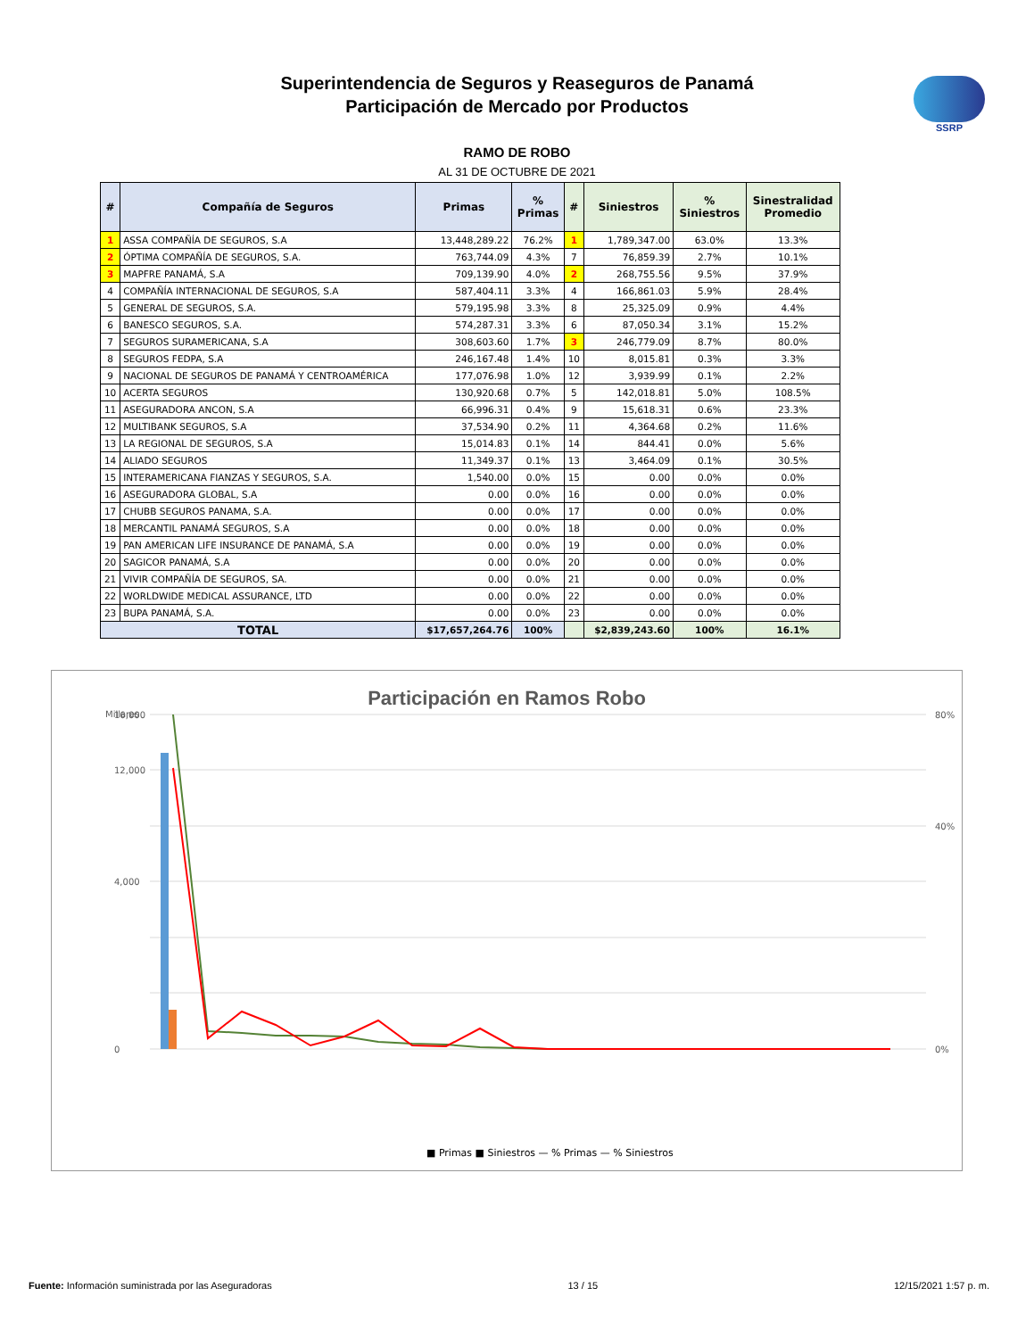SSRP
Superintendencia de Seguros y Reaseguros de Panamá
Participación de Mercado por Productos
RAMO DE ROBO
AL 31 DE OCTUBRE DE 2021
| # | Compañía de Seguros | Primas | % Primas | # | Siniestros | % Siniestros | Sinestralidad Promedio |
| --- | --- | --- | --- | --- | --- | --- | --- |
| 1 | ASSA COMPAÑÍA DE SEGUROS, S.A | 13,448,289.22 | 76.2% | 1 | 1,789,347.00 | 63.0% | 13.3% |
| 2 | ÓPTIMA COMPAÑÍA DE SEGUROS, S.A. | 763,744.09 | 4.3% | 7 | 76,859.39 | 2.7% | 10.1% |
| 3 | MAPFRE PANAMÁ, S.A | 709,139.90 | 4.0% | 2 | 268,755.56 | 9.5% | 37.9% |
| 4 | COMPAÑÍA INTERNACIONAL DE SEGUROS, S.A | 587,404.11 | 3.3% | 4 | 166,861.03 | 5.9% | 28.4% |
| 5 | GENERAL DE SEGUROS, S.A. | 579,195.98 | 3.3% | 8 | 25,325.09 | 0.9% | 4.4% |
| 6 | BANESCO SEGUROS, S.A. | 574,287.31 | 3.3% | 6 | 87,050.34 | 3.1% | 15.2% |
| 7 | SEGUROS SURAMERICANA, S.A | 308,603.60 | 1.7% | 3 | 246,779.09 | 8.7% | 80.0% |
| 8 | SEGUROS FEDPA, S.A | 246,167.48 | 1.4% | 10 | 8,015.81 | 0.3% | 3.3% |
| 9 | NACIONAL DE SEGUROS DE PANAMÁ Y CENTROAMÉRICA | 177,076.98 | 1.0% | 12 | 3,939.99 | 0.1% | 2.2% |
| 10 | ACERTA SEGUROS | 130,920.68 | 0.7% | 5 | 142,018.81 | 5.0% | 108.5% |
| 11 | ASEGURADORA ANCON, S.A | 66,996.31 | 0.4% | 9 | 15,618.31 | 0.6% | 23.3% |
| 12 | MULTIBANK SEGUROS, S.A | 37,534.90 | 0.2% | 11 | 4,364.68 | 0.2% | 11.6% |
| 13 | LA REGIONAL DE SEGUROS, S.A | 15,014.83 | 0.1% | 14 | 844.41 | 0.0% | 5.6% |
| 14 | ALIADO SEGUROS | 11,349.37 | 0.1% | 13 | 3,464.09 | 0.1% | 30.5% |
| 15 | INTERAMERICANA FIANZAS Y SEGUROS, S.A. | 1,540.00 | 0.0% | 15 | 0.00 | 0.0% | 0.0% |
| 16 | ASEGURADORA GLOBAL, S.A | 0.00 | 0.0% | 16 | 0.00 | 0.0% | 0.0% |
| 17 | CHUBB SEGUROS PANAMA, S.A. | 0.00 | 0.0% | 17 | 0.00 | 0.0% | 0.0% |
| 18 | MERCANTIL PANAMÁ SEGUROS, S.A | 0.00 | 0.0% | 18 | 0.00 | 0.0% | 0.0% |
| 19 | PAN AMERICAN LIFE INSURANCE DE PANAMÁ, S.A | 0.00 | 0.0% | 19 | 0.00 | 0.0% | 0.0% |
| 20 | SAGICOR PANAMÁ, S.A | 0.00 | 0.0% | 20 | 0.00 | 0.0% | 0.0% |
| 21 | VIVIR COMPAÑÍA DE SEGUROS, SA. | 0.00 | 0.0% | 21 | 0.00 | 0.0% | 0.0% |
| 22 | WORLDWIDE MEDICAL ASSURANCE, LTD | 0.00 | 0.0% | 22 | 0.00 | 0.0% | 0.0% |
| 23 | BUPA PANAMÁ, S.A. | 0.00 | 0.0% | 23 | 0.00 | 0.0% | 0.0% |
| TOTAL | | $17,657,264.76 | 100% | | $2,839,243.60 | 100% | 16.1% |
Participación en Ramos Robo
Millares
16,000
12,000
4,000
0
80%
40%
0%
■ Primas ■ Siniestros — % Primas — % Siniestros
Fuente: Información suministrada por las Aseguradoras 13 / 15 12/15/2021 1:57 p. m.